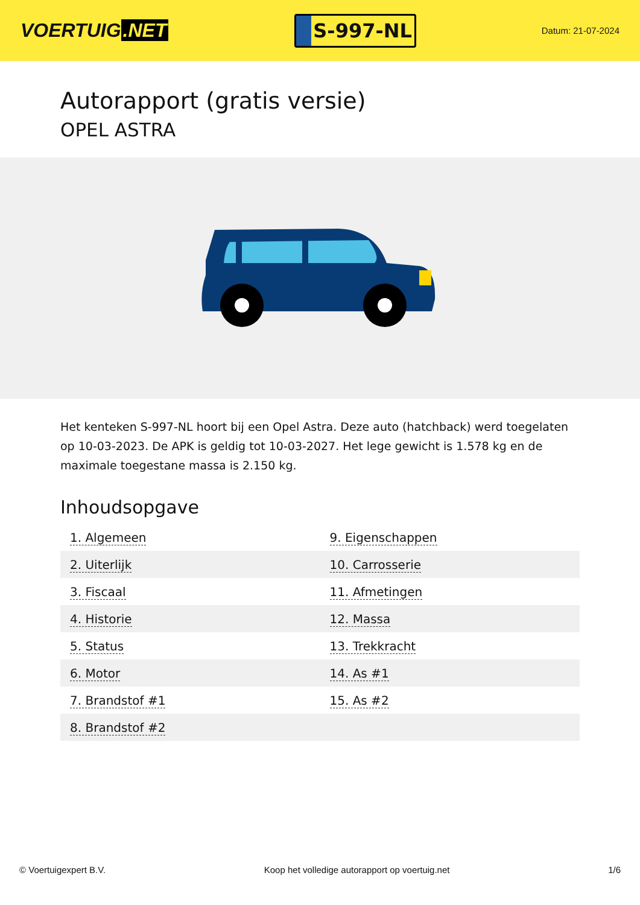VOERTUIG.NET
S-997-NL
Datum: 21-07-2024
Autorapport (gratis versie)
OPEL ASTRA
Het kenteken S-997-NL hoort bij een Opel Astra. Deze auto (hatchback) werd toegelaten op 10-03-2023. De APK is geldig tot 10-03-2027. Het lege gewicht is 1.578 kg en de maximale toegestane massa is 2.150 kg.
Inhoudsopgave
| 1. Algemeen | 9. Eigenschappen |
| 2. Uiterlijk | 10. Carrosserie |
| 3. Fiscaal | 11. Afmetingen |
| 4. Historie | 12. Massa |
| 5. Status | 13. Trekkracht |
| 6. Motor | 14. As #1 |
| 7. Brandstof #1 | 15. As #2 |
| 8. Brandstof #2 | |
© Voertuigexpert B.V. Koop het volledige autorapport op voertuig.net 1/6